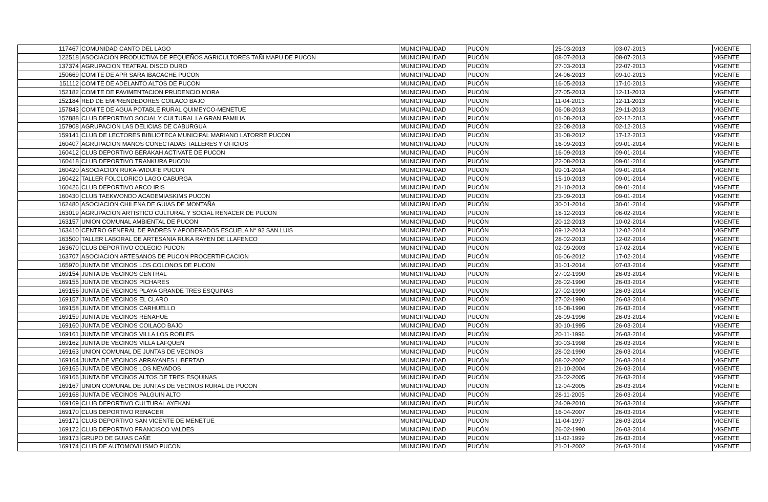| 117467 | COMUNIDAD CANTO DEL LAGO | MUNICIPALIDAD | PUCÓN | 25-03-2013 | 03-07-2013 | VIGENTE |
| 122518 | ASOCIACION PRODUCTIVA DE PEQUEÑOS AGRICULTORES TAÑI MAPU DE PUCON | MUNICIPALIDAD | PUCÓN | 08-07-2013 | 08-07-2013 | VIGENTE |
| 137374 | AGRUPACION TEATRAL DISCO DURO | MUNICIPALIDAD | PUCÓN | 27-03-2013 | 22-07-2013 | VIGENTE |
| 150669 | COMITE DE APR SARA IBACACHE PUCON | MUNICIPALIDAD | PUCÓN | 24-06-2013 | 09-10-2013 | VIGENTE |
| 151112 | COMITE DE ADELANTO ALTOS DE PUCON | MUNICIPALIDAD | PUCÓN | 16-05-2013 | 17-10-2013 | VIGENTE |
| 152182 | COMITE DE PAVIMENTACION PRUDENCIO MORA | MUNICIPALIDAD | PUCÓN | 27-05-2013 | 12-11-2013 | VIGENTE |
| 152184 | RED DE EMPRENDEDORES COILACO BAJO | MUNICIPALIDAD | PUCÓN | 11-04-2013 | 12-11-2013 | VIGENTE |
| 157843 | COMITE DE AGUA POTABLE RURAL QUIMEYCO-MENETUE | MUNICIPALIDAD | PUCÓN | 06-08-2013 | 29-11-2013 | VIGENTE |
| 157888 | CLUB DEPORTIVO SOCIAL Y CULTURAL LA GRAN FAMILIA | MUNICIPALIDAD | PUCÓN | 01-08-2013 | 02-12-2013 | VIGENTE |
| 157908 | AGRUPACION LAS DELICIAS DE CABURGUA | MUNICIPALIDAD | PUCÓN | 22-08-2013 | 02-12-2013 | VIGENTE |
| 159141 | CLUB DE LECTORES BIBLIOTECA MUNICIPAL MARIANO LATORRE PUCON | MUNICIPALIDAD | PUCÓN | 31-08-2012 | 17-12-2013 | VIGENTE |
| 160407 | AGRUPACION MANOS CONECTADAS TALLERES Y OFICIOS | MUNICIPALIDAD | PUCÓN | 16-09-2013 | 09-01-2014 | VIGENTE |
| 160412 | CLUB DEPORTIVO BERAKAH ACTIVATE DE PUCON | MUNICIPALIDAD | PUCÓN | 16-09-2013 | 09-01-2014 | VIGENTE |
| 160418 | CLUB DEPORTIVO TRANKURA PUCON | MUNICIPALIDAD | PUCÓN | 22-08-2013 | 09-01-2014 | VIGENTE |
| 160420 | ASOCIACION RUKA-WIDUFE PUCON | MUNICIPALIDAD | PUCÓN | 09-01-2014 | 09-01-2014 | VIGENTE |
| 160422 | TALLER FOLCLORICO LAGO CABURGA | MUNICIPALIDAD | PUCÓN | 15-10-2013 | 09-01-2014 | VIGENTE |
| 160426 | CLUB DEPORTIVO ARCO IRIS | MUNICIPALIDAD | PUCÓN | 21-10-2013 | 09-01-2014 | VIGENTE |
| 160430 | CLUB TAEKWONDO ACADEMIASKIMS PUCON | MUNICIPALIDAD | PUCÓN | 23-09-2013 | 09-01-2014 | VIGENTE |
| 162480 | ASOCIACION CHILENA DE GUIAS DE MONTAÑA | MUNICIPALIDAD | PUCÓN | 30-01-2014 | 30-01-2014 | VIGENTE |
| 163019 | AGRUPACION ARTISTICO CULTURAL Y SOCIAL RENACER DE PUCON | MUNICIPALIDAD | PUCÓN | 18-12-2013 | 06-02-2014 | VIGENTE |
| 163157 | UNION COMUNAL AMBIENTAL DE PUCON | MUNICIPALIDAD | PUCÓN | 20-12-2013 | 10-02-2014 | VIGENTE |
| 163410 | CENTRO GENERAL DE PADRES Y APODERADOS ESCUELA N° 92 SAN LUIS | MUNICIPALIDAD | PUCÓN | 09-12-2013 | 12-02-2014 | VIGENTE |
| 163500 | TALLER LABORAL DE ARTESANIA RUKA RAYEN DE LLAFENCO | MUNICIPALIDAD | PUCÓN | 28-02-2013 | 12-02-2014 | VIGENTE |
| 163670 | CLUB DEPORTIVO COLEGIO PUCON | MUNICIPALIDAD | PUCÓN | 02-09-2003 | 17-02-2014 | VIGENTE |
| 163707 | ASOCIACION ARTESANOS DE PUCON PROCERTIFICACION | MUNICIPALIDAD | PUCÓN | 06-06-2012 | 17-02-2014 | VIGENTE |
| 165970 | JUNTA DE VECINOS LOS COLONOS DE PUCON | MUNICIPALIDAD | PUCÓN | 31-01-2014 | 07-03-2014 | VIGENTE |
| 169154 | JUNTA DE VECINOS CENTRAL | MUNICIPALIDAD | PUCÓN | 27-02-1990 | 26-03-2014 | VIGENTE |
| 169155 | JUNTA DE VECINOS PICHARES | MUNICIPALIDAD | PUCÓN | 26-02-1990 | 26-03-2014 | VIGENTE |
| 169156 | JUNTA DE VECINOS PLAYA GRANDE TRES ESQUINAS | MUNICIPALIDAD | PUCÓN | 27-02-1990 | 26-03-2014 | VIGENTE |
| 169157 | JUNTA DE VECINOS EL CLARO | MUNICIPALIDAD | PUCÓN | 27-02-1990 | 26-03-2014 | VIGENTE |
| 169158 | JUNTA DE VECINOS CARHUELLO | MUNICIPALIDAD | PUCÓN | 16-08-1990 | 26-03-2014 | VIGENTE |
| 169159 | JUNTA DE VECINOS RENAHUE | MUNICIPALIDAD | PUCÓN | 26-09-1996 | 26-03-2014 | VIGENTE |
| 169160 | JUNTA DE VECINOS COILACO BAJO | MUNICIPALIDAD | PUCÓN | 30-10-1995 | 26-03-2014 | VIGENTE |
| 169161 | JUNTA DE VECINOS VILLA LOS ROBLES | MUNICIPALIDAD | PUCÓN | 20-11-1996 | 26-03-2014 | VIGENTE |
| 169162 | JUNTA DE VECINOS VILLA LAFQUEN | MUNICIPALIDAD | PUCÓN | 30-03-1998 | 26-03-2014 | VIGENTE |
| 169163 | UNION COMUNAL DE JUNTAS DE VECINOS | MUNICIPALIDAD | PUCÓN | 28-02-1990 | 26-03-2014 | VIGENTE |
| 169164 | JUNTA DE VECINOS ARRAYANES LIBERTAD | MUNICIPALIDAD | PUCÓN | 08-02-2002 | 26-03-2014 | VIGENTE |
| 169165 | JUNTA DE VECINOS LOS NEVADOS | MUNICIPALIDAD | PUCÓN | 21-10-2004 | 26-03-2014 | VIGENTE |
| 169166 | JUNTA DE VECINOS ALTOS DE TRES ESQUINAS | MUNICIPALIDAD | PUCÓN | 23-02-2005 | 26-03-2014 | VIGENTE |
| 169167 | UNION COMUNAL DE JUNTAS DE VECINOS RURAL DE PUCON | MUNICIPALIDAD | PUCÓN | 12-04-2005 | 26-03-2014 | VIGENTE |
| 169168 | JUNTA DE VECINOS PALGUIN ALTO | MUNICIPALIDAD | PUCÓN | 28-11-2005 | 26-03-2014 | VIGENTE |
| 169169 | CLUB DEPORTIVO CULTURAL AYEKAN | MUNICIPALIDAD | PUCÓN | 24-09-2010 | 26-03-2014 | VIGENTE |
| 169170 | CLUB DEPORTIVO RENACER | MUNICIPALIDAD | PUCÓN | 16-04-2007 | 26-03-2014 | VIGENTE |
| 169171 | CLUB DEPORTIVO SAN VICENTE DE MENETUE | MUNICIPALIDAD | PUCÓN | 11-04-1997 | 26-03-2014 | VIGENTE |
| 169172 | CLUB DEPORTIVO FRANCISCO VALDES | MUNICIPALIDAD | PUCÓN | 26-02-1990 | 26-03-2014 | VIGENTE |
| 169173 | GRUPO DE GUIAS CAÑE | MUNICIPALIDAD | PUCÓN | 11-02-1999 | 26-03-2014 | VIGENTE |
| 169174 | CLUB DE AUTOMOVILISMO PUCON | MUNICIPALIDAD | PUCÓN | 21-01-2002 | 26-03-2014 | VIGENTE |